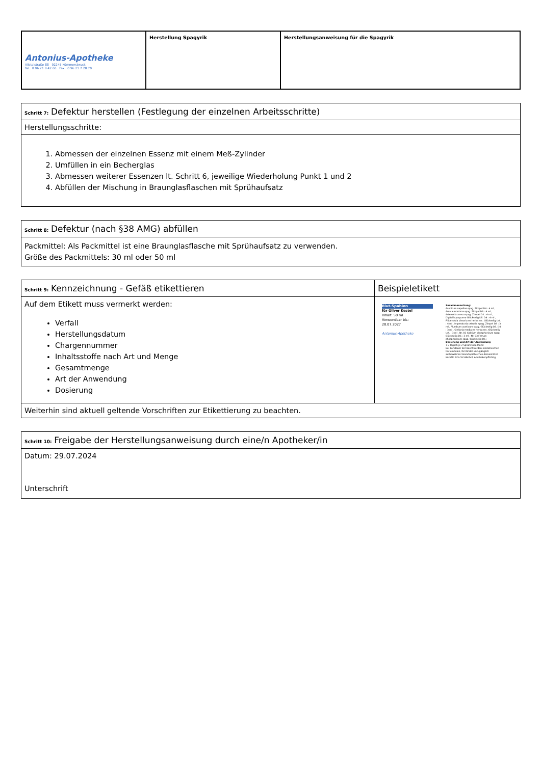| Antonius-Apotheke Vilstalstraße 88 92245 Kümmersbruck Tel.: 0 96 21 8 42 60 Fax.: 0 96 21 7 28 70 | Herstellung Spagyrik | Herstellungsanweisung für die Spagyrik |
| Schritt 7: Defektur herstellen (Festlegung der einzelnen Arbeitsschritte) |
| Herstellungsschritte: |
| 1. Abmessen der einzelnen Essenz mit einem Meß-Zylinder 2. Umfüllen in ein Becherglas 3. Abmessen weiterer Essenzen lt. Schritt 6, jeweilige Wiederholung Punkt 1 und 2 4. Abfüllen der Mischung in Braunglasflaschen mit Sprühaufsatz |
| Schritt 8: Defektur (nach §38 AMG) abfüllen |
| Packmittel: Als Packmittel ist eine Braunglasflasche mit Sprühaufsatz zu verwenden. Größe des Packmittels: 30 ml oder 50 ml |
| Schritt 9: Kennzeichnung - Gefäß etikettieren | Beispieletikett |
| Auf dem Etikett muss vermerkt werden: Verfall Herstellungsdatum Chargennummer Inhaltsstoffe nach Art und Menge Gesamtmenge Art der Anwendung Dosierung | Blut-Spabion für Oliver Kestel Inhalt: 50 ml Verwendbar bis: 28.07.2027 Antonius-Apotheke Zusammensetzung: Aconitum napellus spag. Zimpel D4 : 4 ml , Arnica montana spag. Zimpel D3 : 4 ml , Artemisia annua spag. Zimpel D2 : 4 ml , Digitalis purpurea Glückselig Dil. D4 : 4 ml , Filipendula ulmaria ex herba rec. Glückselig Urt. : 4 ml , Imperatoria ostruth. spag. Zimpel D2 : 3 ml , Plumbum aceticum spag. Glückselig Dil. D4 : 3 ml , Stellaria media ex herba rec. Glückselig Urt. : 3 ml , Nr. 02 Calcium phosphoricum spag. Glückselig D6 : 3 ml , Nr. 03 Ferrum phosphoricum spag. Glückselig D6 : Dosierung und Art der Anwendung 7 x täglich je 2 Sprühstöße Mund Bei Fortdauer der Beschwerden medizinischen Rat einholen, für Kinder unzugänglich aufbewahren! Homöopathisches Arzneimittel Enthält 22% VV Alkohol, Apothekenpflichtig |
| Weiterhin sind aktuell geltende Vorschriften zur Etikettierung zu beachten. | |
| Schritt 10: Freigabe der Herstellungsanweisung durch eine/n Apotheker/in |
| Datum: 29.07.2024 Unterschrift |